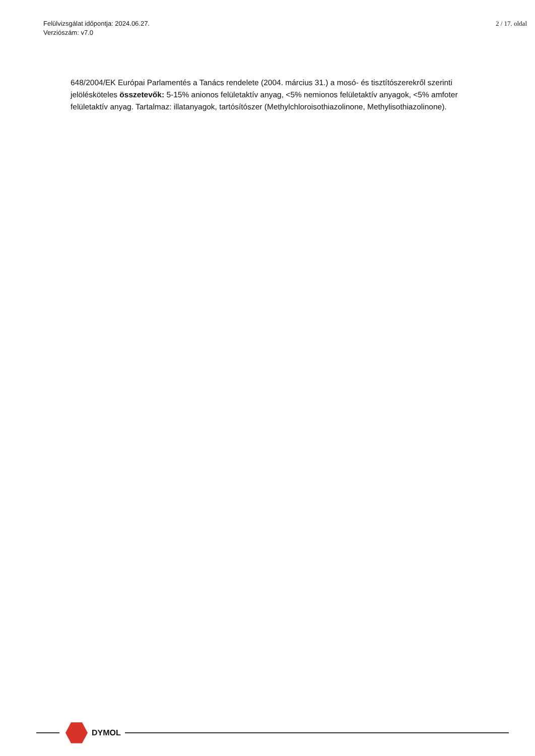Felülvizsgálat időpontja: 2024.06.27.
Verziószám: v7.0
2 / 17. oldal
648/2004/EK Európai Parlamentés a Tanács rendelete (2004. március 31.) a mosó- és tisztítószerekről szerinti jelölésköteles összetevők: 5-15% anionos felületaktív anyag, <5% nemionos felületaktív anyagok, <5% amfoter felületaktív anyag. Tartalmaz: illatanyagok, tartósítószer (Methylchloroisothiazolinone, Methylisothiazolinone).
DYMOL